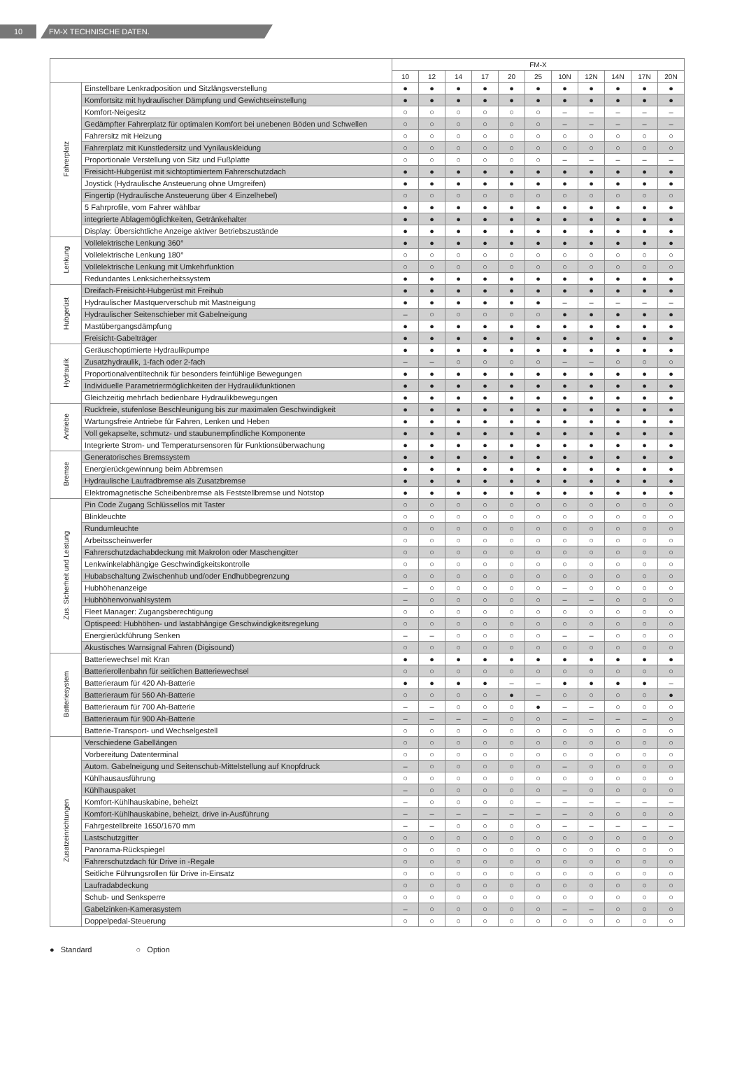10 FM-X TECHNISCHE DATEN.
| | | FM-X | | | | | | | | | | |
| --- | --- | --- | --- | --- | --- | --- | --- | --- | --- | --- | --- | --- |
| | | 10 | 12 | 14 | 17 | 20 | 25 | 10N | 12N | 14N | 17N | 20N |
| Fahrerplatz | Einstellbare Lenkradposition und Sitzlängsverstellung | ● | ● | ● | ● | ● | ● | ● | ● | ● | ● | ● |
| | Komfortsitz mit hydraulischer Dämpfung und Gewichtseinstellung | ● | ● | ● | ● | ● | ● | ● | ● | ● | ● | ● |
| | Komfort-Neigesitz | ○ | ○ | ○ | ○ | ○ | ○ | – | – | – | – | – |
| | Gedämpfter Fahrerplatz für optimalen Komfort bei unebenen Böden und Schwellen | ○ | ○ | ○ | ○ | ○ | ○ | – | – | – | – | – |
| | Fahrersitz mit Heizung | ○ | ○ | ○ | ○ | ○ | ○ | ○ | ○ | ○ | ○ | ○ |
| | Fahrerplatz mit Kunstledersitz und Vynilauskleidung | ○ | ○ | ○ | ○ | ○ | ○ | ○ | ○ | ○ | ○ | ○ |
| | Proportionale Verstellung von Sitz und Fußplatte | ○ | ○ | ○ | ○ | ○ | ○ | – | – | – | – | – |
| | Freisicht-Hubgerüst mit sichtoptimiertem Fahrerschutzdach | ● | ● | ● | ● | ● | ● | ● | ● | ● | ● | ● |
| | Joystick (Hydraulische Ansteuerung ohne Umgreifen) | ● | ● | ● | ● | ● | ● | ● | ● | ● | ● | ● |
| | Fingertip (Hydraulische Ansteuerung über 4 Einzelhebel) | ○ | ○ | ○ | ○ | ○ | ○ | ○ | ○ | ○ | ○ | ○ |
| | 5 Fahrprofile, vom Fahrer wählbar | ● | ● | ● | ● | ● | ● | ● | ● | ● | ● | ● |
| | integrierte Ablagemöglichkeiten, Getränkehalter | ● | ● | ● | ● | ● | ● | ● | ● | ● | ● | ● |
| | Display: Übersichtliche Anzeige aktiver Betriebszustände | ● | ● | ● | ● | ● | ● | ● | ● | ● | ● | ● |
| Lenkung | Vollelektrische Lenkung 360° | ● | ● | ● | ● | ● | ● | ● | ● | ● | ● | ● |
| | Vollelektrische Lenkung 180° | ○ | ○ | ○ | ○ | ○ | ○ | ○ | ○ | ○ | ○ | ○ |
| | Vollelektrische Lenkung mit Umkehrfunktion | ○ | ○ | ○ | ○ | ○ | ○ | ○ | ○ | ○ | ○ | ○ |
| | Redundantes Lenksicherheitssystem | ● | ● | ● | ● | ● | ● | ● | ● | ● | ● | ● |
| Hubgerüst | Dreifach-Freisicht-Hubgerüst mit Freihub | ● | ● | ● | ● | ● | ● | ● | ● | ● | ● | ● |
| | Hydraulischer Mastquerverschub mit Mastneigung | ● | ● | ● | ● | ● | ● | – | – | – | – | – |
| | Hydraulischer Seitenschieber mit Gabelneigung | – | ○ | ○ | ○ | ○ | ○ | ● | ● | ● | ● | ● |
| | Mastübergangsdämpfung | ● | ● | ● | ● | ● | ● | ● | ● | ● | ● | ● |
| | Freisicht-Gabelträger | ● | ● | ● | ● | ● | ● | ● | ● | ● | ● | ● |
| Hydraulik | Geräuschoptimierte Hydraulikpumpe | ● | ● | ● | ● | ● | ● | ● | ● | ● | ● | ● |
| | Zusatzhydraulik, 1-fach oder 2-fach | – | – | ○ | ○ | ○ | ○ | – | – | ○ | ○ | ○ |
| | Proportionalventiltechnik für besonders feinfühlige Bewegungen | ● | ● | ● | ● | ● | ● | ● | ● | ● | ● | ● |
| | Individuelle Parametriermöglichkeiten der Hydraulikfunktionen | ● | ● | ● | ● | ● | ● | ● | ● | ● | ● | ● |
| | Gleichzeitig mehrfach bedienbare Hydraulikbewegungen | ● | ● | ● | ● | ● | ● | ● | ● | ● | ● | ● |
| Antriebe | Ruckfreie, stufenlose Beschleunigung bis zur maximalen Geschwindigkeit | ● | ● | ● | ● | ● | ● | ● | ● | ● | ● | ● |
| | Wartungsfreie Antriebe für Fahren, Lenken und Heben | ● | ● | ● | ● | ● | ● | ● | ● | ● | ● | ● |
| | Voll gekapselte, schmutz- und staubunempfindliche Komponente | ● | ● | ● | ● | ● | ● | ● | ● | ● | ● | ● |
| | Integrierte Strom- und Temperatursensoren für Funktionsüberwachung | ● | ● | ● | ● | ● | ● | ● | ● | ● | ● | ● |
| Bremse | Generatorisches Bremssystem | ● | ● | ● | ● | ● | ● | ● | ● | ● | ● | ● |
| | Energierückgewinnung beim Abbremsen | ● | ● | ● | ● | ● | ● | ● | ● | ● | ● | ● |
| | Hydraulische Laufradbremse als Zusatzbremse | ● | ● | ● | ● | ● | ● | ● | ● | ● | ● | ● |
| | Elektromagnetische Scheibenbremse als Feststellbremse und Notstop | ● | ● | ● | ● | ● | ● | ● | ● | ● | ● | ● |
| Zus. Sicherheit und Leistung | Pin Code Zugang Schlüssellos mit Taster | ○ | ○ | ○ | ○ | ○ | ○ | ○ | ○ | ○ | ○ | ○ |
| | Blinkleuchte | ○ | ○ | ○ | ○ | ○ | ○ | ○ | ○ | ○ | ○ | ○ |
| | Rundumleuchte | ○ | ○ | ○ | ○ | ○ | ○ | ○ | ○ | ○ | ○ | ○ |
| | Arbeitsscheinwerfer | ○ | ○ | ○ | ○ | ○ | ○ | ○ | ○ | ○ | ○ | ○ |
| | Fahrerschutzdachabdeckung mit Makrolon oder Maschengitter | ○ | ○ | ○ | ○ | ○ | ○ | ○ | ○ | ○ | ○ | ○ |
| | Lenkwinkelabhängige Geschwindigkeitskontrolle | ○ | ○ | ○ | ○ | ○ | ○ | ○ | ○ | ○ | ○ | ○ |
| | Hubabschaltung Zwischenhub und/oder Endhubbegrenzung | ○ | ○ | ○ | ○ | ○ | ○ | ○ | ○ | ○ | ○ | ○ |
| | Hubhöhenanzeige | – | ○ | ○ | ○ | ○ | ○ | – | ○ | ○ | ○ | ○ |
| | Hubhöhenvorwahlsystem | – | ○ | ○ | ○ | ○ | ○ | – | – | ○ | ○ | ○ |
| | Fleet Manager: Zugangsberechtigung | ○ | ○ | ○ | ○ | ○ | ○ | ○ | ○ | ○ | ○ | ○ |
| | Optispeed: Hubhöhen- und lastabhängige Geschwindigkeitsregelung | ○ | ○ | ○ | ○ | ○ | ○ | ○ | ○ | ○ | ○ | ○ |
| | Energierückführung Senken | – | – | ○ | ○ | ○ | ○ | – | – | ○ | ○ | ○ |
| | Akustisches Warnsignal Fahren (Digisound) | ○ | ○ | ○ | ○ | ○ | ○ | ○ | ○ | ○ | ○ | ○ |
| Batteriesystem | Batteriewechsel mit Kran | ● | ● | ● | ● | ● | ● | ● | ● | ● | ● | ● |
| | Batterierollenbahn für seitlichen Batteriewechsel | ○ | ○ | ○ | ○ | ○ | ○ | ○ | ○ | ○ | ○ | ○ |
| | Batterieraum für 420 Ah-Batterie | ● | ● | ● | ● | – | – | ● | ● | ● | ● | – |
| | Batterieraum für 560 Ah-Batterie | ○ | ○ | ○ | ○ | ● | – | ○ | ○ | ○ | ○ | ● |
| | Batterieraum für 700 Ah-Batterie | – | – | ○ | ○ | ○ | ● | – | – | ○ | ○ | ○ |
| | Batterieraum für 900 Ah-Batterie | – | – | – | – | ○ | ○ | – | – | – | – | ○ |
| | Batterie-Transport- und Wechselgestell | ○ | ○ | ○ | ○ | ○ | ○ | ○ | ○ | ○ | ○ | ○ |
| Zusatzeinrichtungen | Verschiedene Gabellängen | ○ | ○ | ○ | ○ | ○ | ○ | ○ | ○ | ○ | ○ | ○ |
| | Vorbereitung Datenterminal | ○ | ○ | ○ | ○ | ○ | ○ | ○ | ○ | ○ | ○ | ○ |
| | Autom. Gabelneigung und Seitenschub-Mittelstellung auf Knopfdruck | – | ○ | ○ | ○ | ○ | ○ | – | ○ | ○ | ○ | ○ |
| | Kühlhausausführung | ○ | ○ | ○ | ○ | ○ | ○ | ○ | ○ | ○ | ○ | ○ |
| | Kühlhauspaket | – | ○ | ○ | ○ | ○ | ○ | – | ○ | ○ | ○ | ○ |
| | Komfort-Kühlhauskabine, beheizt | – | ○ | ○ | ○ | ○ | – | – | – | – | – | – |
| | Komfort-Kühlhauskabine, beheizt, drive in-Ausführung | – | – | – | – | – | – | – | ○ | ○ | ○ | ○ |
| | Fahrgestellbreite 1650/1670 mm | – | – | ○ | ○ | ○ | ○ | – | – | – | – | – |
| | Lastschutzgitter | ○ | ○ | ○ | ○ | ○ | ○ | ○ | ○ | ○ | ○ | ○ |
| | Panorama-Rückspiegel | ○ | ○ | ○ | ○ | ○ | ○ | ○ | ○ | ○ | ○ | ○ |
| | Fahrerschutzdach für Drive in -Regale | ○ | ○ | ○ | ○ | ○ | ○ | ○ | ○ | ○ | ○ | ○ |
| | Seitliche Führungsrollen für Drive in-Einsatz | ○ | ○ | ○ | ○ | ○ | ○ | ○ | ○ | ○ | ○ | ○ |
| | Laufradabdeckung | ○ | ○ | ○ | ○ | ○ | ○ | ○ | ○ | ○ | ○ | ○ |
| | Schub- und Senksperre | ○ | ○ | ○ | ○ | ○ | ○ | ○ | ○ | ○ | ○ | ○ |
| | Gabelzinken-Kamerasystem | – | ○ | ○ | ○ | ○ | ○ | – | – | ○ | ○ | ○ |
| | Doppelpedal-Steuerung | ○ | ○ | ○ | ○ | ○ | ○ | ○ | ○ | ○ | ○ | ○ |
● Standard ○ Option